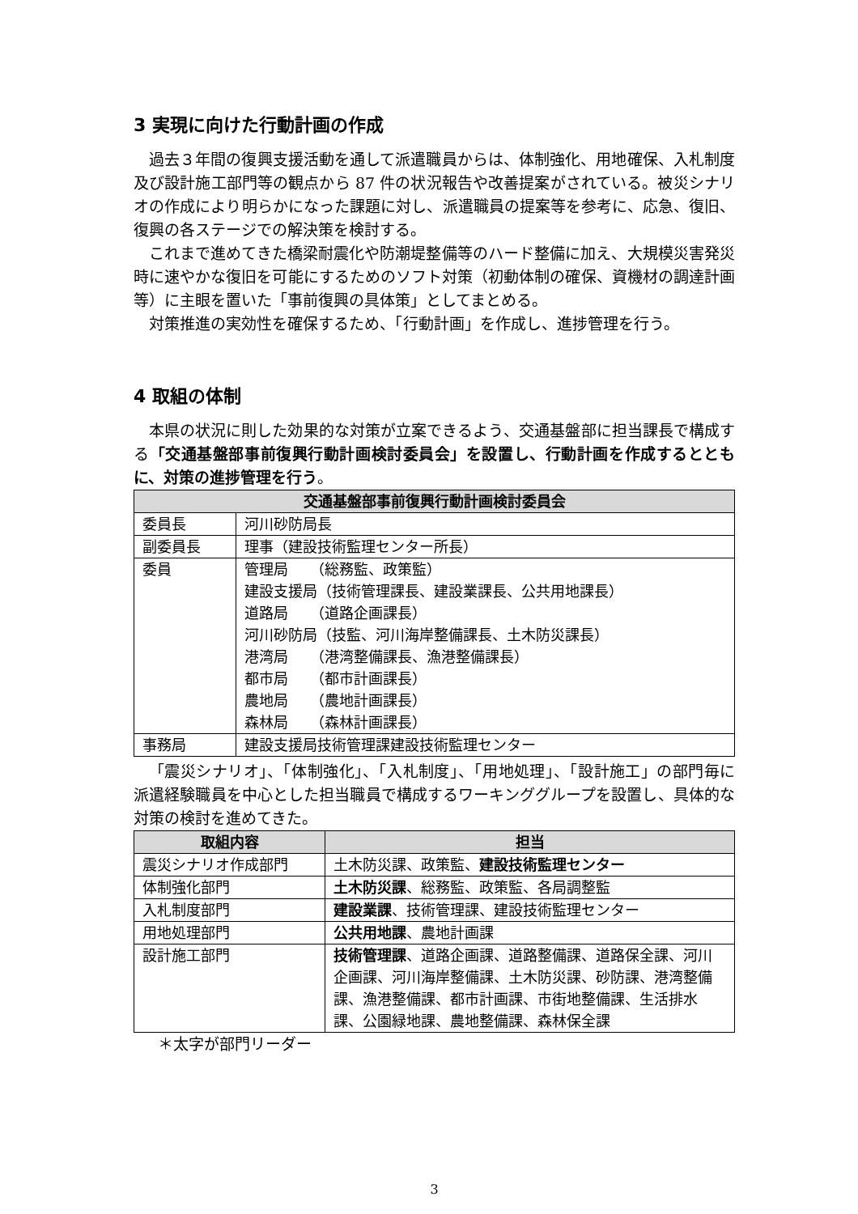3 実現に向けた行動計画の作成
過去３年間の復興支援活動を通して派遣職員からは、体制強化、用地確保、入札制度及び設計施工部門等の観点から 87 件の状況報告や改善提案がされている。被災シナリオの作成により明らかになった課題に対し、派遣職員の提案等を参考に、応急、復旧、復興の各ステージでの解決策を検討する。
これまで進めてきた橋梁耐震化や防潮堤整備等のハード整備に加え、大規模災害発災時に速やかな復旧を可能にするためのソフト対策（初動体制の確保、資機材の調達計画等）に主眼を置いた「事前復興の具体策」としてまとめる。
対策推進の実効性を確保するため、「行動計画」を作成し、進捗管理を行う。
4 取組の体制
本県の状況に則した効果的な対策が立案できるよう、交通基盤部に担当課長で構成する「交通基盤部事前復興行動計画検討委員会」を設置し、行動計画を作成するとともに、対策の進捗管理を行う。
| 交通基盤部事前復興行動計画検討委員会 | |
| --- | --- |
| 委員長 | 河川砂防局長 |
| 副委員長 | 理事（建設技術監理センター所長） |
| 委員 | 管理局 （総務監、政策監） 建設支援局（技術管理課長、建設業課長、公共用地課長） 道路局 （道路企画課長） 河川砂防局（技監、河川海岸整備課長、土木防災課長） 港湾局 （港湾整備課長、漁港整備課長） 都市局 （都市計画課長） 農地局 （農地計画課長） 森林局 （森林計画課長） |
| 事務局 | 建設支援局技術管理課建設技術監理センター |
「震災シナリオ」、「体制強化」、「入札制度」、「用地処理」、「設計施工」の部門毎に派遣経験職員を中心とした担当職員で構成するワーキンググループを設置し、具体的な対策の検討を進めてきた。
| 取組内容 | 担当 |
| --- | --- |
| 震災シナリオ作成部門 | 土木防災課、政策監、 建設技術監理センター |
| 体制強化部門 | 土木防災課 、総務監、政策監、各局調整監 |
| 入札制度部門 | 建設業課 、技術管理課、建設技術監理センター |
| 用地処理部門 | 公共用地課 、農地計画課 |
| 設計施工部門 | 技術管理課 、道路企画課、道路整備課、道路保全課、河川企画課、河川海岸整備課、土木防災課、砂防課、港湾整備課、漁港整備課、都市計画課、市街地整備課、生活排水課、公園緑地課、農地整備課、森林保全課 |
＊太字が部門リーダー
3